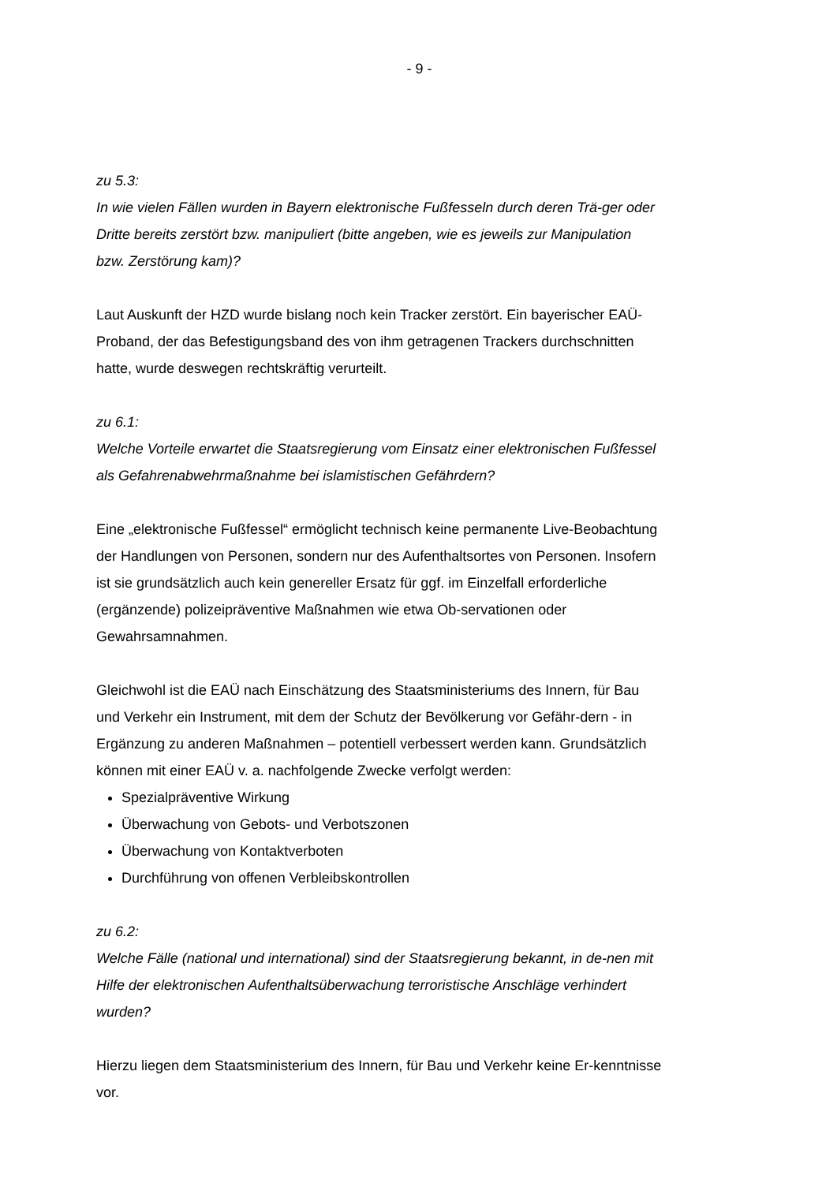- 9 -
zu 5.3:
In wie vielen Fällen wurden in Bayern elektronische Fußfesseln durch deren Trä-ger oder Dritte bereits zerstört bzw. manipuliert (bitte angeben, wie es jeweils zur Manipulation bzw. Zerstörung kam)?
Laut Auskunft der HZD wurde bislang noch kein Tracker zerstört. Ein bayerischer EAÜ-Proband, der das Befestigungsband des von ihm getragenen Trackers durchschnitten hatte, wurde deswegen rechtskräftig verurteilt.
zu 6.1:
Welche Vorteile erwartet die Staatsregierung vom Einsatz einer elektronischen Fußfessel als Gefahrenabwehrmaßnahme bei islamistischen Gefährdern?
Eine „elektronische Fußfessel“ ermöglicht technisch keine permanente Live-Beobachtung der Handlungen von Personen, sondern nur des Aufenthaltsortes von Personen. Insofern ist sie grundsätzlich auch kein genereller Ersatz für ggf. im Einzelfall erforderliche (ergänzende) polizeipräventive Maßnahmen wie etwa Ob-servationen oder Gewahrsamnahmen.
Gleichwohl ist die EAÜ nach Einschätzung des Staatsministeriums des Innern, für Bau und Verkehr ein Instrument, mit dem der Schutz der Bevölkerung vor Gefähr-dern - in Ergänzung zu anderen Maßnahmen – potentiell verbessert werden kann. Grundsätzlich können mit einer EAÜ v. a. nachfolgende Zwecke verfolgt werden:
Spezialpräventive Wirkung
Überwachung von Gebots- und Verbotszonen
Überwachung von Kontaktverboten
Durchführung von offenen Verbleibskontrollen
zu 6.2:
Welche Fälle (national und international) sind der Staatsregierung bekannt, in de-nen mit Hilfe der elektronischen Aufenthaltsüberwachung terroristische Anschläge verhindert wurden?
Hierzu liegen dem Staatsministerium des Innern, für Bau und Verkehr keine Er-kenntnisse vor.